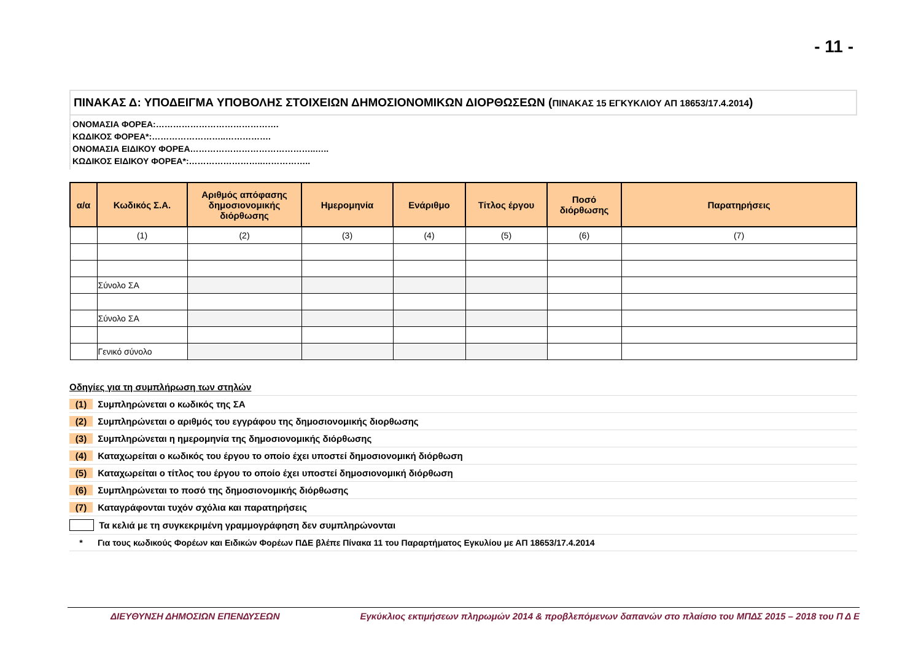- 11 -
ΠΙΝΑΚΑΣ Δ: ΥΠΟΔΕΙΓΜΑ ΥΠΟΒΟΛΗΣ ΣΤΟΙΧΕΙΩΝ ΔΗΜΟΣΙΟΝΟΜΙΚΩΝ ΔΙΟΡΘΩΣΕΩΝ (ΠΙΝΑΚΑΣ 15 ΕΓΚΥΚΛΙΟΥ ΑΠ 18653/17.4.2014)
ΟΝΟΜΑΣΙΑ ΦΟΡΕΑ:…………………………………….
ΚΩΔΙΚΟΣ ΦΟΡΕΑ*:……………………..…………….
ΟΝΟΜΑΣΙΑ ΕΙΔΙΚΟΥ ΦΟΡΕΑ……………………………………..…..
ΚΩΔΙΚΟΣ ΕΙΔΙΚΟΥ ΦΟΡΕΑ*:……………………..……………..
| α/α | Κωδικός Σ.Α. | Αριθμός απόφασης δημοσιονομικής διόρθωσης | Ημερομηνία | Ενάριθμο | Τίτλος έργου | Ποσό διόρθωσης | Παρατηρήσεις |
| --- | --- | --- | --- | --- | --- | --- | --- |
| | (1) | (2) | (3) | (4) | (5) | (6) | (7) |
| | Σύνολο ΣΑ | | | | | | |
| | Σύνολο ΣΑ | | | | | | |
| | Γενικό σύνολο | | | | | | |
Οδηγίες για τη συμπλήρωση των στηλών
(1) Συμπληρώνεται ο κωδικός της ΣΑ
(2) Συμπληρώνεται ο αριθμός του εγγράφου της δημοσιονομικής διορθωσης
(3) Συμπληρώνεται η ημερομηνία της δημοσιονομικής διόρθωσης
(4) Καταχωρείται ο κωδικός του έργου το οποίο έχει υποστεί δημοσιονομική διόρθωση
(5) Καταχωρείται ο τίτλος του έργου το οποίο έχει υποστεί δημοσιονομική διόρθωση
(6) Συμπληρώνεται το ποσό της δημοσιονομικής διόρθωσης
(7) Καταγράφονται τυχόν σχόλια και παρατηρήσεις
Τα κελιά με τη συγκεκριμένη γραμμογράφηση δεν συμπληρώνονται
* Για τους κωδικούς Φορέων και Ειδικών Φορέων ΠΔΕ βλέπε Πίνακα 11 του Παραρτήματος Εγκυλίου με ΑΠ 18653/17.4.2014
ΔΙΕΥΘΥΝΣΗ ΔΗΜΟΣΙΩΝ ΕΠΕΝΔΥΣΕΩΝ Εγκύκλιος εκτιμήσεων πληρωμών 2014 & προβλεπόμενων δαπανών στο πλαίσιο του ΜΠΔΣ 2015 – 2018 του Π Δ Ε